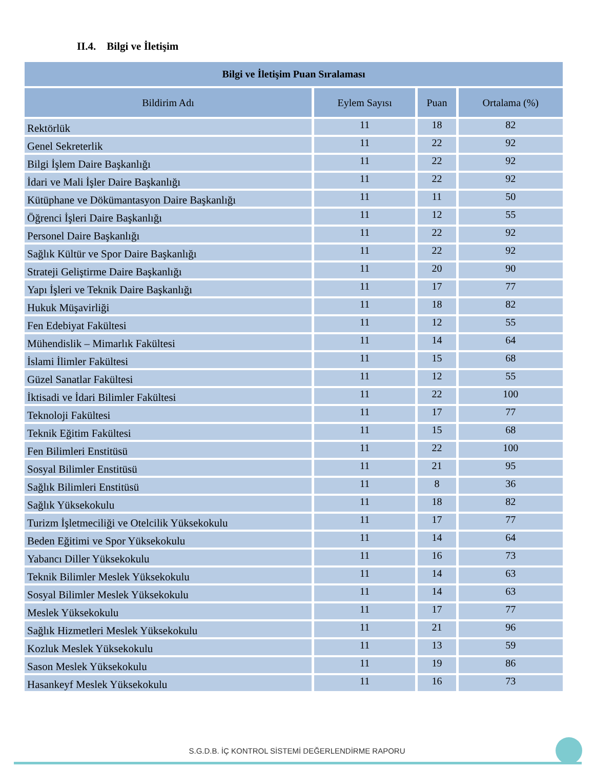II.4. Bilgi ve İletişim
| Bilgi ve İletişim Puan Sıralaması | | | |
| --- | --- | --- | --- |
| Bildirim Adı | Eylem Sayısı | Puan | Ortalama (%) |
| Rektörlük | 11 | 18 | 82 |
| Genel Sekreterlik | 11 | 22 | 92 |
| Bilgi İşlem Daire Başkanlığı | 11 | 22 | 92 |
| İdari ve Mali İşler Daire Başkanlığı | 11 | 22 | 92 |
| Kütüphane ve Dökümantasyon Daire Başkanlığı | 11 | 11 | 50 |
| Öğrenci İşleri Daire Başkanlığı | 11 | 12 | 55 |
| Personel Daire Başkanlığı | 11 | 22 | 92 |
| Sağlık Kültür ve Spor Daire Başkanlığı | 11 | 22 | 92 |
| Strateji Geliştirme Daire Başkanlığı | 11 | 20 | 90 |
| Yapı İşleri ve Teknik Daire Başkanlığı | 11 | 17 | 77 |
| Hukuk Müşavirliği | 11 | 18 | 82 |
| Fen Edebiyat Fakültesi | 11 | 12 | 55 |
| Mühendislik – Mimarlık Fakültesi | 11 | 14 | 64 |
| İslami İlimler Fakültesi | 11 | 15 | 68 |
| Güzel Sanatlar Fakültesi | 11 | 12 | 55 |
| İktisadi ve İdari Bilimler Fakültesi | 11 | 22 | 100 |
| Teknoloji Fakültesi | 11 | 17 | 77 |
| Teknik Eğitim Fakültesi | 11 | 15 | 68 |
| Fen Bilimleri Enstitüsü | 11 | 22 | 100 |
| Sosyal Bilimler Enstitüsü | 11 | 21 | 95 |
| Sağlık Bilimleri Enstitüsü | 11 | 8 | 36 |
| Sağlık Yüksekokulu | 11 | 18 | 82 |
| Turizm İşletmeciliği ve Otelcilik Yüksekokulu | 11 | 17 | 77 |
| Beden Eğitimi ve Spor Yüksekokulu | 11 | 14 | 64 |
| Yabancı Diller Yüksekokulu | 11 | 16 | 73 |
| Teknik Bilimler Meslek Yüksekokulu | 11 | 14 | 63 |
| Sosyal Bilimler Meslek Yüksekokulu | 11 | 14 | 63 |
| Meslek Yüksekokulu | 11 | 17 | 77 |
| Sağlık Hizmetleri Meslek Yüksekokulu | 11 | 21 | 96 |
| Kozluk Meslek Yüksekokulu | 11 | 13 | 59 |
| Sason Meslek Yüksekokulu | 11 | 19 | 86 |
| Hasankeyf Meslek Yüksekokulu | 11 | 16 | 73 |
S.G.D.B. İÇ KONTROL SİSTEMİ DEĞERLENDİRME RAPORU